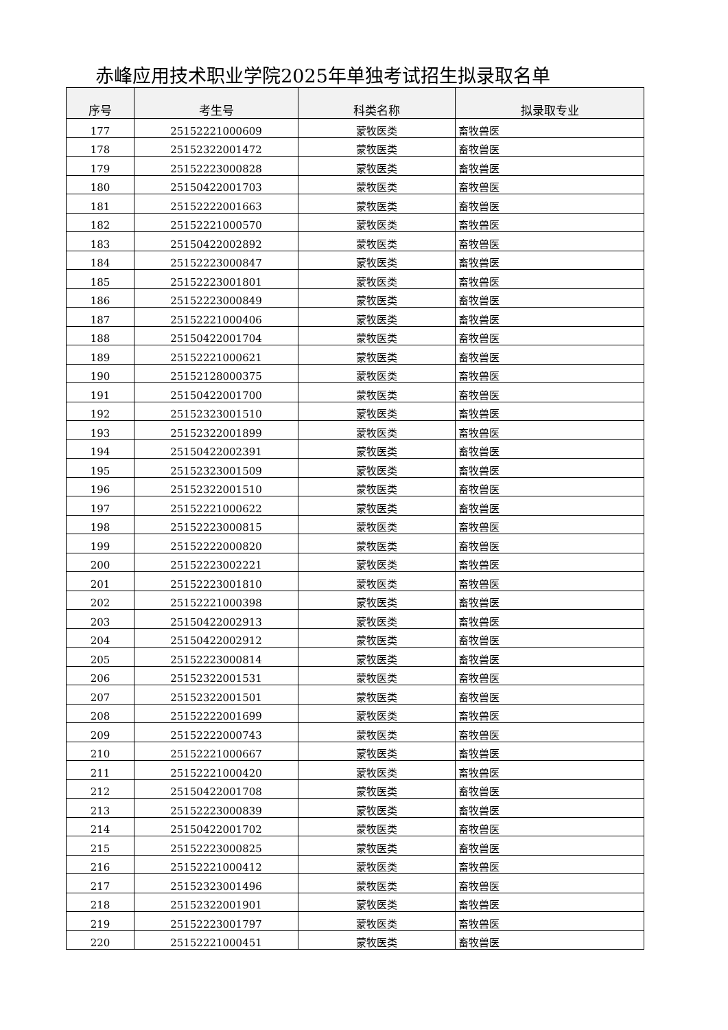赤峰应用技术职业学院2025年单独考试招生拟录取名单
| 序号 | 考生号 | 科类名称 | 拟录取专业 |
| --- | --- | --- | --- |
| 177 | 25152221000609 | 蒙牧医类 | 畜牧兽医 |
| 178 | 25152322001472 | 蒙牧医类 | 畜牧兽医 |
| 179 | 25152223000828 | 蒙牧医类 | 畜牧兽医 |
| 180 | 25150422001703 | 蒙牧医类 | 畜牧兽医 |
| 181 | 25152222001663 | 蒙牧医类 | 畜牧兽医 |
| 182 | 25152221000570 | 蒙牧医类 | 畜牧兽医 |
| 183 | 25150422002892 | 蒙牧医类 | 畜牧兽医 |
| 184 | 25152223000847 | 蒙牧医类 | 畜牧兽医 |
| 185 | 25152223001801 | 蒙牧医类 | 畜牧兽医 |
| 186 | 25152223000849 | 蒙牧医类 | 畜牧兽医 |
| 187 | 25152221000406 | 蒙牧医类 | 畜牧兽医 |
| 188 | 25150422001704 | 蒙牧医类 | 畜牧兽医 |
| 189 | 25152221000621 | 蒙牧医类 | 畜牧兽医 |
| 190 | 25152128000375 | 蒙牧医类 | 畜牧兽医 |
| 191 | 25150422001700 | 蒙牧医类 | 畜牧兽医 |
| 192 | 25152323001510 | 蒙牧医类 | 畜牧兽医 |
| 193 | 25152322001899 | 蒙牧医类 | 畜牧兽医 |
| 194 | 25150422002391 | 蒙牧医类 | 畜牧兽医 |
| 195 | 25152323001509 | 蒙牧医类 | 畜牧兽医 |
| 196 | 25152322001510 | 蒙牧医类 | 畜牧兽医 |
| 197 | 25152221000622 | 蒙牧医类 | 畜牧兽医 |
| 198 | 25152223000815 | 蒙牧医类 | 畜牧兽医 |
| 199 | 25152222000820 | 蒙牧医类 | 畜牧兽医 |
| 200 | 25152223002221 | 蒙牧医类 | 畜牧兽医 |
| 201 | 25152223001810 | 蒙牧医类 | 畜牧兽医 |
| 202 | 25152221000398 | 蒙牧医类 | 畜牧兽医 |
| 203 | 25150422002913 | 蒙牧医类 | 畜牧兽医 |
| 204 | 25150422002912 | 蒙牧医类 | 畜牧兽医 |
| 205 | 25152223000814 | 蒙牧医类 | 畜牧兽医 |
| 206 | 25152322001531 | 蒙牧医类 | 畜牧兽医 |
| 207 | 25152322001501 | 蒙牧医类 | 畜牧兽医 |
| 208 | 25152222001699 | 蒙牧医类 | 畜牧兽医 |
| 209 | 25152222000743 | 蒙牧医类 | 畜牧兽医 |
| 210 | 25152221000667 | 蒙牧医类 | 畜牧兽医 |
| 211 | 25152221000420 | 蒙牧医类 | 畜牧兽医 |
| 212 | 25150422001708 | 蒙牧医类 | 畜牧兽医 |
| 213 | 25152223000839 | 蒙牧医类 | 畜牧兽医 |
| 214 | 25150422001702 | 蒙牧医类 | 畜牧兽医 |
| 215 | 25152223000825 | 蒙牧医类 | 畜牧兽医 |
| 216 | 25152221000412 | 蒙牧医类 | 畜牧兽医 |
| 217 | 25152323001496 | 蒙牧医类 | 畜牧兽医 |
| 218 | 25152322001901 | 蒙牧医类 | 畜牧兽医 |
| 219 | 25152223001797 | 蒙牧医类 | 畜牧兽医 |
| 220 | 25152221000451 | 蒙牧医类 | 畜牧兽医 |